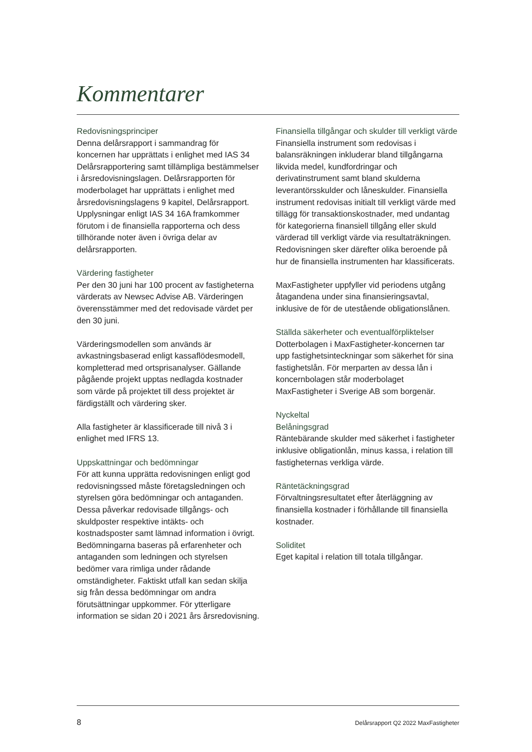Kommentarer
Redovisningsprinciper
Denna delårsrapport i sammandrag för koncernen har upprättats i enlighet med IAS 34 Delårsrapportering samt tillämpliga bestämmelser i årsredovisningslagen. Delårsrapporten för moderbolaget har upprättats i enlighet med årsredovisningslagens 9 kapitel, Delårsrapport. Upplysningar enligt IAS 34 16A framkommer förutom i de finansiella rapporterna och dess tillhörande noter även i övriga delar av delårsrapporten.
Värdering fastigheter
Per den 30 juni har 100 procent av fastigheterna värderats av Newsec Advise AB. Värderingen överensstämmer med det redovisade värdet per den 30 juni.
Värderingsmodellen som används är avkastningsbaserad enligt kassaflödesmodell, kompletterad med ortsprisanalyser. Gällande pågående projekt upptas nedlagda kostnader som värde på projektet till dess projektet är färdigställt och värdering sker.
Alla fastigheter är klassificerade till nivå 3 i enlighet med IFRS 13.
Uppskattningar och bedömningar
För att kunna upprätta redovisningen enligt god redovisningssed måste företagsledningen och styrelsen göra bedömningar och antaganden. Dessa påverkar redovisade tillgångs- och skuldposter respektive intäkts- och kostnadsposter samt lämnad information i övrigt. Bedömningarna baseras på erfarenheter och antaganden som ledningen och styrelsen bedömer vara rimliga under rådande omständigheter. Faktiskt utfall kan sedan skilja sig från dessa bedömningar om andra förutsättningar uppkommer. För ytterligare information se sidan 20 i 2021 års årsredovisning.
Finansiella tillgångar och skulder till verkligt värde
Finansiella instrument som redovisas i balansräkningen inkluderar bland tillgångarna likvida medel, kundfordringar och derivatinstrument samt bland skulderna leverantörsskulder och låneskulder. Finansiella instrument redovisas initialt till verkligt värde med tillägg för transaktionskostnader, med undantag för kategorierna finansiell tillgång eller skuld värderad till verkligt värde via resultaträkningen. Redovisningen sker därefter olika beroende på hur de finansiella instrumenten har klassificerats.
MaxFastigheter uppfyller vid periodens utgång åtagandena under sina finansieringsavtal, inklusive de för de utestående obligationslånen.
Ställda säkerheter och eventualförpliktelser
Dotterbolagen i MaxFastigheter-koncernen tar upp fastighetsinteckningar som säkerhet för sina fastighetslån. För merparten av dessa lån i koncernbolagen står moderbolaget MaxFastigheter i Sverige AB som borgenär.
Nyckeltal
Belåningsgrad
Räntebärande skulder med säkerhet i fastigheter inklusive obligationlån, minus kassa, i relation till fastigheternas verkliga värde.
Räntetäckningsgrad
Förvaltningsresultatet efter återläggning av finansiella kostnader i förhållande till finansiella kostnader.
Soliditet
Eget kapital i relation till totala tillgångar.
8 Delårsrapport Q2 2022 MaxFastigheter